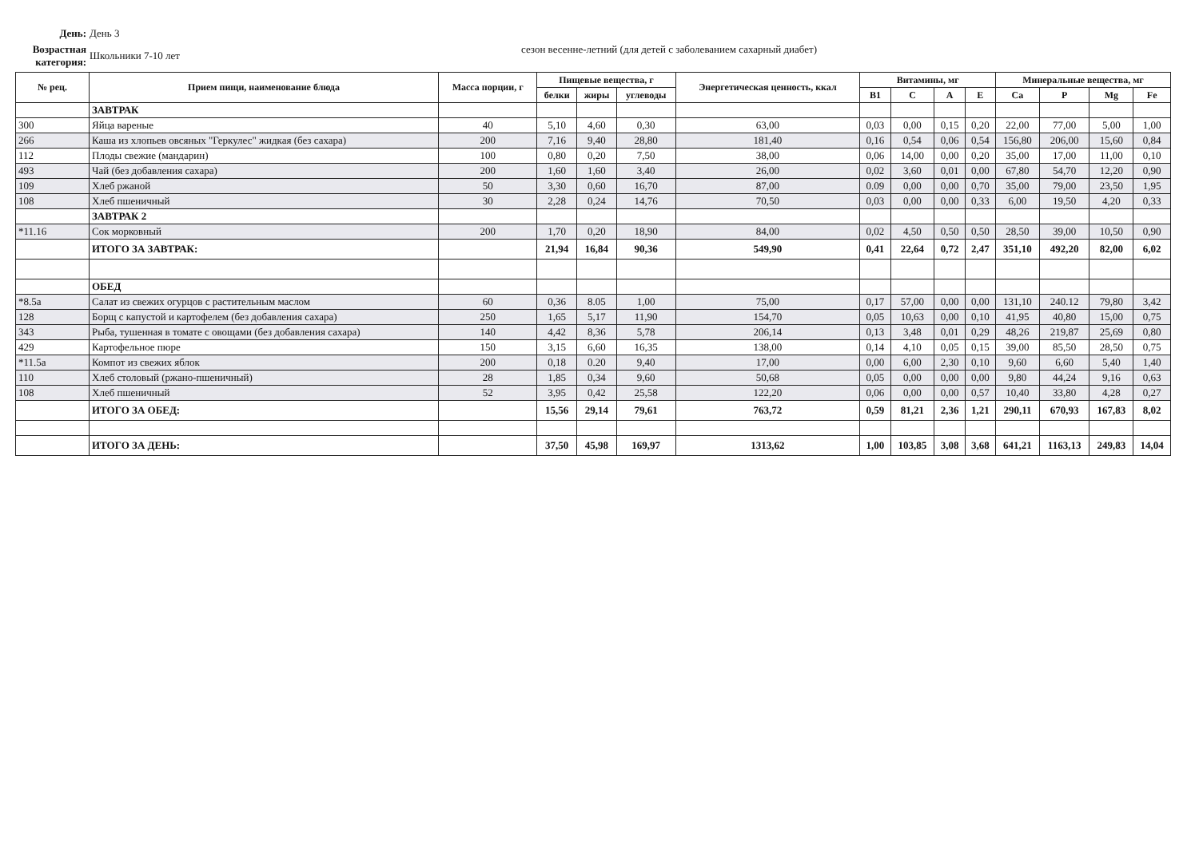День: День 3
Возрастная категория:
Школьники 7-10 лет
сезон весенне-летний (для детей с заболеванием сахарный диабет)
| № рец. | Прием пищи, наименование блюда | Масса порции, г | Пищевые вещества, г | | | Энергетическая ценность, ккал | Витамины, мг | | | | Минеральные вещества, мг | | | |
| --- | --- | --- | --- | --- | --- | --- | --- | --- | --- | --- | --- | --- | --- | --- |
| | | | белки | жиры | углеводы | | B1 | C | A | E | Ca | P | Mg | Fe |
| | ЗАВТРАК | | | | | | | | | | | | | |
| 300 | Яйца вареные | 40 | 5,10 | 4,60 | 0,30 | 63,00 | 0,03 | 0,00 | 0,15 | 0,20 | 22,00 | 77,00 | 5,00 | 1,00 |
| 266 | Каша из хлопьев овсяных "Геркулес" жидкая (без сахара) | 200 | 7,16 | 9,40 | 28,80 | 181,40 | 0,16 | 0,54 | 0,06 | 0,54 | 156,80 | 206,00 | 15,60 | 0,84 |
| 112 | Плоды свежие (мандарин) | 100 | 0,80 | 0,20 | 7,50 | 38,00 | 0,06 | 14,00 | 0,00 | 0,20 | 35,00 | 17,00 | 11,00 | 0,10 |
| 493 | Чай (без добавления сахара) | 200 | 1,60 | 1,60 | 3,40 | 26,00 | 0,02 | 3,60 | 0,01 | 0,00 | 67,80 | 54,70 | 12,20 | 0,90 |
| 109 | Хлеб ржаной | 50 | 3,30 | 0,60 | 16,70 | 87,00 | 0.09 | 0,00 | 0,00 | 0,70 | 35,00 | 79,00 | 23,50 | 1,95 |
| 108 | Хлеб пшеничный | 30 | 2,28 | 0,24 | 14,76 | 70,50 | 0,03 | 0,00 | 0,00 | 0,33 | 6,00 | 19,50 | 4,20 | 0,33 |
| | ЗАВТРАК 2 | | | | | | | | | | | | | |
| *11.16 | Сок морковный | 200 | 1,70 | 0,20 | 18,90 | 84,00 | 0,02 | 4,50 | 0,50 | 0,50 | 28,50 | 39,00 | 10,50 | 0,90 |
| | ИТОГО ЗА ЗАВТРАК: | | 21,94 | 16,84 | 90,36 | 549,90 | 0,41 | 22,64 | 0,72 | 2,47 | 351,10 | 492,20 | 82,00 | 6,02 |
| | ОБЕД | | | | | | | | | | | | | |
| *8.5а | Салат из свежих огурцов с растительным маслом | 60 | 0,36 | 8.05 | 1,00 | 75,00 | 0,17 | 57,00 | 0,00 | 0,00 | 131,10 | 240.12 | 79,80 | 3,42 |
| 128 | Борщ с капустой и картофелем (без добавления сахара) | 250 | 1,65 | 5,17 | 11,90 | 154,70 | 0,05 | 10,63 | 0,00 | 0,10 | 41,95 | 40,80 | 15,00 | 0,75 |
| 343 | Рыба, тушенная в томате с овощами (без добавления сахара) | 140 | 4,42 | 8,36 | 5,78 | 206,14 | 0,13 | 3,48 | 0,01 | 0,29 | 48,26 | 219,87 | 25,69 | 0,80 |
| 429 | Картофельное пюре | 150 | 3,15 | 6,60 | 16,35 | 138,00 | 0,14 | 4,10 | 0,05 | 0,15 | 39,00 | 85,50 | 28,50 | 0,75 |
| *11.5а | Компот из свежих яблок | 200 | 0,18 | 0.20 | 9,40 | 17,00 | 0,00 | 6,00 | 2,30 | 0,10 | 9,60 | 6,60 | 5,40 | 1,40 |
| 110 | Хлеб столовый (ржано-пшеничный) | 28 | 1,85 | 0,34 | 9,60 | 50,68 | 0,05 | 0,00 | 0,00 | 0,00 | 9,80 | 44,24 | 9,16 | 0,63 |
| 108 | Хлеб пшеничный | 52 | 3,95 | 0,42 | 25,58 | 122,20 | 0,06 | 0,00 | 0,00 | 0,57 | 10,40 | 33,80 | 4,28 | 0,27 |
| | ИТОГО ЗА ОБЕД: | | 15,56 | 29,14 | 79,61 | 763,72 | 0,59 | 81,21 | 2,36 | 1,21 | 290,11 | 670,93 | 167,83 | 8,02 |
| | ИТОГО ЗА ДЕНЬ: | | 37,50 | 45,98 | 169,97 | 1313,62 | 1,00 | 103,85 | 3,08 | 3,68 | 641,21 | 1163,13 | 249,83 | 14,04 |